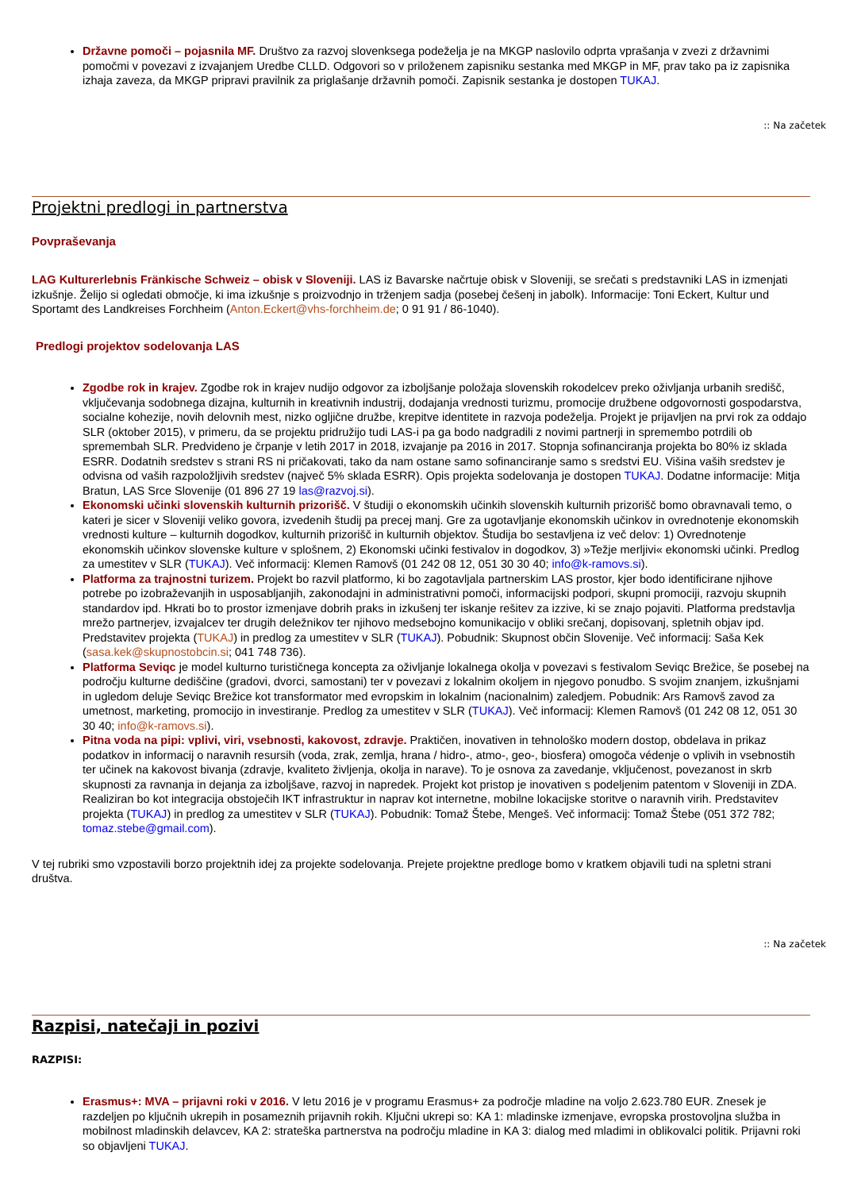Državne pomoči – pojasnila MF. Društvo za razvoj slovenksega podeželja je na MKGP naslovilo odprta vprašanja v zvezi z državnimi pomočmi v povezavi z izvajanjem Uredbe CLLD. Odgovori so v priloženem zapisniku sestanka med MKGP in MF, prav tako pa iz zapisnika izhaja zaveza, da MKGP pripravi pravilnik za priglašanje državnih pomoči. Zapisnik sestanka je dostopen TUKAJ.
:: Na začetek
Projektni predlogi in partnerstva
Povpraševanja
LAG Kulturerlebnis Fränkische Schweiz – obisk v Sloveniji. LAS iz Bavarske načrtuje obisk v Sloveniji, se srečati s predstavniki LAS in izmenjati izkušnje. Želijo si ogledati območje, ki ima izkušnje s proizvodnjo in trženjem sadja (posebej češenj in jabolk). Informacije: Toni Eckert, Kultur und Sportamt des Landkreises Forchheim (Anton.Eckert@vhs-forchheim.de; 0 91 91 / 86-1040).
Predlogi projektov sodelovanja LAS
Zgodbe rok in krajev. Zgodbe rok in krajev nudijo odgovor za izboljšanje položaja slovenskih rokodelcev preko oživljanja urbanih središč, vključevanja sodobnega dizajna, kulturnih in kreativnih industrij, dodajanja vrednosti turizmu, promocije družbene odgovornosti gospodarstva, socialne kohezije, novih delovnih mest, nizko ogljične družbe, krepitve identitete in razvoja podeželja. Projekt je prijavljen na prvi rok za oddajo SLR (oktober 2015), v primeru, da se projektu pridružijo tudi LAS-i pa ga bodo nadgradili z novimi partnerji in spremembo potrdili ob spremembah SLR. Predvideno je črpanje v letih 2017 in 2018, izvajanje pa 2016 in 2017. Stopnja sofinanciranja projekta bo 80% iz sklada ESRR. Dodatnih sredstev s strani RS ni pričakovati, tako da nam ostane samo sofinanciranje samo s sredstvi EU. Višina vaših sredstev je odvisna od vaših razpoložljivih sredstev (največ 5% sklada ESRR). Opis projekta sodelovanja je dostopen TUKAJ. Dodatne informacije: Mitja Bratun, LAS Srce Slovenije (01 896 27 19 las@razvoj.si).
Ekonomski učinki slovenskih kulturnih prizorišč. V študiji o ekonomskih učinkih slovenskih kulturnih prizorišč bomo obravnavali temo, o kateri je sicer v Sloveniji veliko govora, izvedenih študij pa precej manj. Gre za ugotavljanje ekonomskih učinkov in ovrednotenje ekonomskih vrednosti kulture – kulturnih dogodkov, kulturnih prizorišč in kulturnih objektov. Študija bo sestavljena iz več delov: 1) Ovrednotenje ekonomskih učinkov slovenske kulture v splošnem, 2) Ekonomski učinki festivalov in dogodkov, 3) »Težje merljivi« ekonomski učinki. Predlog za umestitev v SLR (TUKAJ). Več informacij: Klemen Ramovš (01 242 08 12, 051 30 30 40; info@k-ramovs.si).
Platforma za trajnostni turizem. Projekt bo razvil platformo, ki bo zagotavljala partnerskim LAS prostor, kjer bodo identificirane njihove potrebe po izobraževanjih in usposabljanjih, zakonodajni in administrativni pomoči, informacijski podpori, skupni promociji, razvoju skupnih standardov ipd. Hkrati bo to prostor izmenjave dobrih praks in izkušenj ter iskanje rešitev za izzive, ki se znajo pojaviti. Platforma predstavlja mrežo partnerjev, izvajalcev ter drugih deležnikov ter njihovo medsebojno komunikacijo v obliki srečanj, dopisovanj, spletnih objav ipd. Predstavitev projekta (TUKAJ) in predlog za umestitev v SLR (TUKAJ). Pobudnik: Skupnost občin Slovenije. Več informacij: Saša Kek (sasa.kek@skupnostobcin.si; 041 748 736).
Platforma Seviqc je model kulturno turističnega koncepta za oživljanje lokalnega okolja v povezavi s festivalom Seviqc Brežice, še posebej na področju kulturne dediščine (gradovi, dvorci, samostani) ter v povezavi z lokalnim okoljem in njegovo ponudbo. S svojim znanjem, izkušnjami in ugledom deluje Seviqc Brežice kot transformator med evropskim in lokalnim (nacionalnim) zaledjem. Pobudnik: Ars Ramovš zavod za umetnost, marketing, promocijo in investiranje. Predlog za umestitev v SLR (TUKAJ). Več informacij: Klemen Ramovš (01 242 08 12, 051 30 30 40; info@k-ramovs.si).
Pitna voda na pipi: vplivi, viri, vsebnosti, kakovost, zdravje. Praktičen, inovativen in tehnološko modern dostop, obdelava in prikaz podatkov in informacij o naravnih resursih (voda, zrak, zemlja, hrana / hidro-, atmo-, geo-, biosfera) omogoča védenje o vplivih in vsebnostih ter učinek na kakovost bivanja (zdravje, kvaliteto življenja, okolja in narave). To je osnova za zavedanje, vključenost, povezanost in skrb skupnosti za ravnanja in dejanja za izboljšave, razvoj in napredek. Projekt kot pristop je inovativen s podeljenim patentom v Sloveniji in ZDA. Realiziran bo kot integracija obstoječih IKT infrastruktur in naprav kot internetne, mobilne lokacijske storitve o naravnih virih. Predstavitev projekta (TUKAJ) in predlog za umestitev v SLR (TUKAJ). Pobudnik: Tomaž Štebe, Mengeš. Več informacij: Tomaž Štebe (051 372 782; tomaz.stebe@gmail.com).
V tej rubriki smo vzpostavili borzo projektnih idej za projekte sodelovanja. Prejete projektne predloge bomo v kratkem objavili tudi na spletni strani društva.
:: Na začetek
Razpisi, natečaji in pozivi
RAZPISI:
Erasmus+: MVA – prijavni roki v 2016. V letu 2016 je v programu Erasmus+ za področje mladine na voljo 2.623.780 EUR. Znesek je razdeljen po ključnih ukrepih in posameznih prijavnih rokih. Ključni ukrepi so: KA 1: mladinske izmenjave, evropska prostovoljna služba in mobilnost mladinskih delavcev, KA 2: strateška partnerstva na področju mladine in KA 3: dialog med mladimi in oblikovalci politik. Prijavni roki so objavljeni TUKAJ.